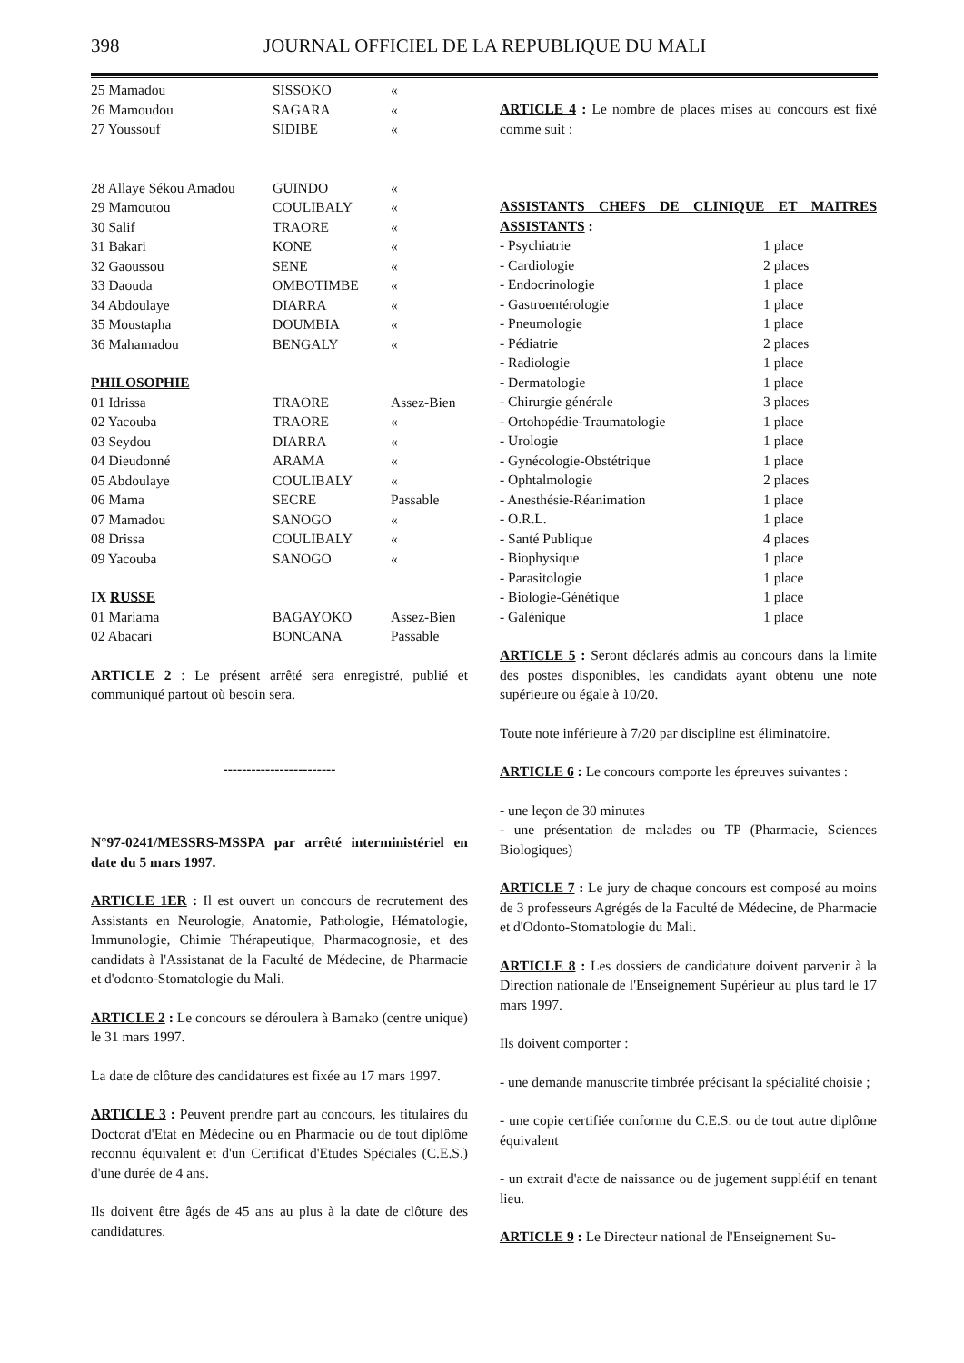398 JOURNAL OFFICIEL DE LA REPUBLIQUE DU MALI
| 25 Mamadou | SISSOKO | « |
| 26 Mamoudou | SAGARA | « |
| 27 Youssouf | SIDIBE | « |
| 28 Allaye Sékou Amadou | GUINDO | « |
| 29 Mamoutou | COULIBALY | « |
| 30 Salif | TRAORE | « |
| 31 Bakari | KONE | « |
| 32 Gaoussou | SENE | « |
| 33 Daouda | OMBOTIMBE | « |
| 34 Abdoulaye | DIARRA | « |
| 35 Moustapha | DOUMBIA | « |
| 36 Mahamadou | BENGALY | « |
| PHILOSOPHIE | | |
| 01 Idrissa | TRAORE | Assez-Bien |
| 02 Yacouba | TRAORE | « |
| 03 Seydou | DIARRA | « |
| 04 Dieudonné | ARAMA | « |
| 05 Abdoulaye | COULIBALY | « |
| 06 Mama | SECRE | Passable |
| 07 Mamadou | SANOGO | « |
| 08 Drissa | COULIBALY | « |
| 09 Yacouba | SANOGO | « |
| IX RUSSE | | |
| 01 Mariama | BAGAYOKO | Assez-Bien |
| 02 Abacari | BONCANA | Passable |
ARTICLE 2 : Le présent arrêté sera enregistré, publié et communiqué partout où besoin sera.
------------------------
N°97-0241/MESSRS-MSSPA par arrêté interministériel en date du 5 mars 1997.
ARTICLE 1ER : Il est ouvert un concours de recrutement des Assistants en Neurologie, Anatomie, Pathologie, Hématologie, Immunologie, Chimie Thérapeutique, Pharmacognosie, et des candidats à l'Assistanat de la Faculté de Médecine, de Pharmacie et d'odonto-Stomatologie du Mali.
ARTICLE 2 : Le concours se déroulera à Bamako (centre unique) le 31 mars 1997.
La date de clôture des candidatures est fixée au 17 mars 1997.
ARTICLE 3 : Peuvent prendre part au concours, les titulaires du Doctorat d'Etat en Médecine ou en Pharmacie ou de tout diplôme reconnu équivalent et d'un Certificat d'Etudes Spéciales (C.E.S.) d'une durée de 4 ans.
Ils doivent être âgés de 45 ans au plus à la date de clôture des candidatures.
ARTICLE 4 : Le nombre de places mises au concours est fixé comme suit :
ASSISTANTS CHEFS DE CLINIQUE ET MAITRES ASSISTANTS :
| - Psychiatrie | 1 place |
| - Cardiologie | 2 places |
| - Endocrinologie | 1 place |
| - Gastroentérologie | 1 place |
| - Pneumologie | 1 place |
| - Pédiatrie | 2 places |
| - Radiologie | 1 place |
| - Dermatologie | 1 place |
| - Chirurgie générale | 3 places |
| - Ortohopédie-Traumatologie | 1 place |
| - Urologie | 1 place |
| - Gynécologie-Obstétrique | 1 place |
| - Ophtalmologie | 2 places |
| - Anesthésie-Réanimation | 1 place |
| - O.R.L. | 1 place |
| - Santé Publique | 4 places |
| - Biophysique | 1 place |
| - Parasitologie | 1 place |
| - Biologie-Génétique | 1 place |
| - Galénique | 1 place |
ARTICLE 5 : Seront déclarés admis au concours dans la limite des postes disponibles, les candidats ayant obtenu une note supérieure ou égale à 10/20.
Toute note inférieure à 7/20 par discipline est éliminatoire.
ARTICLE 6 : Le concours comporte les épreuves suivantes :
- une leçon de 30 minutes
- une présentation de malades ou TP (Pharmacie, Sciences Biologiques)
ARTICLE 7 : Le jury de chaque concours est composé au moins de 3 professeurs Agrégés de la Faculté de Médecine, de Pharmacie et d'Odonto-Stomatologie du Mali.
ARTICLE 8 : Les dossiers de candidature doivent parvenir à la Direction nationale de l'Enseignement Supérieur au plus tard le 17 mars 1997.
Ils doivent comporter :
- une demande manuscrite timbrée précisant la spécialité choisie ;
- une copie certifiée conforme du C.E.S. ou de tout autre diplôme équivalent
- un extrait d'acte de naissance ou de jugement supplétif en tenant lieu.
ARTICLE 9 : Le Directeur national de l'Enseignement Su-